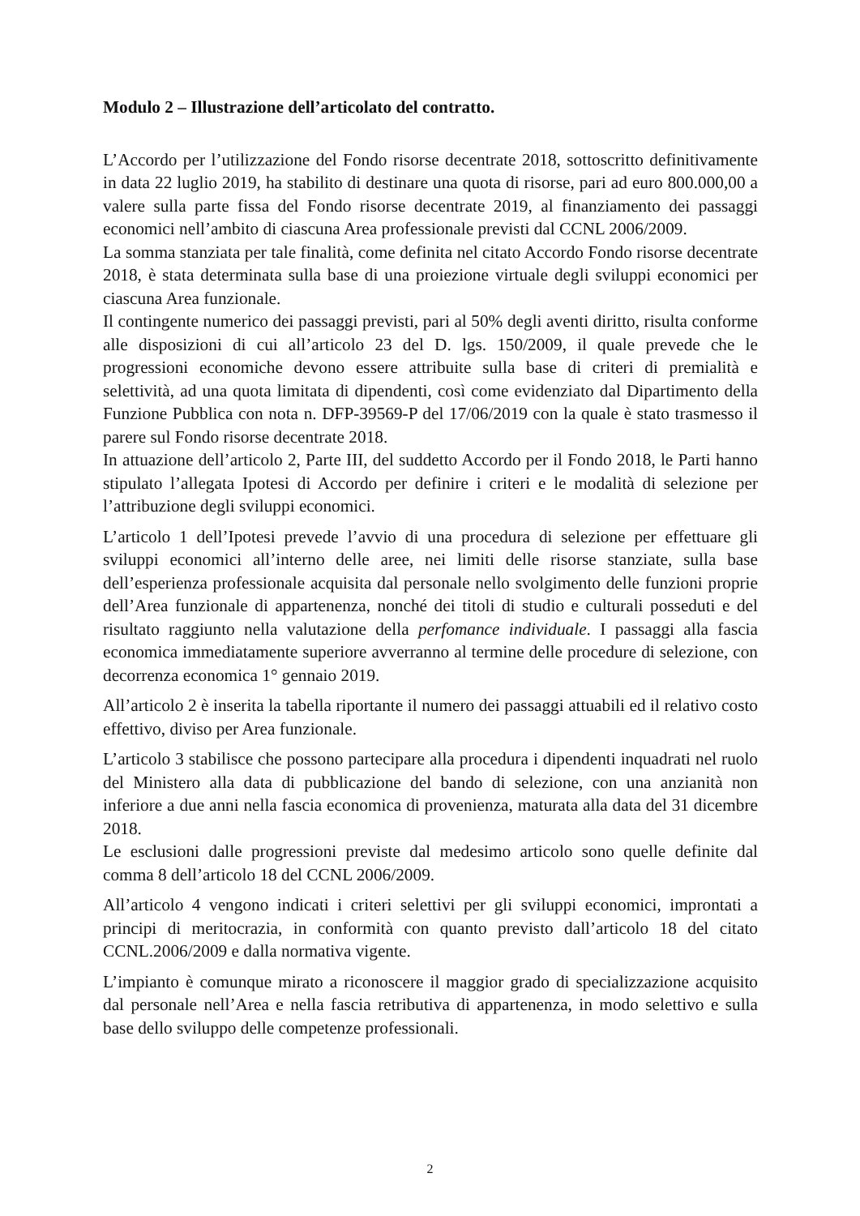Modulo 2 – Illustrazione dell’articolato del contratto.
L’Accordo per l’utilizzazione del Fondo risorse decentrate 2018, sottoscritto definitivamente in data 22 luglio 2019, ha stabilito di destinare una quota di risorse, pari ad euro 800.000,00 a valere sulla parte fissa del Fondo risorse decentrate 2019, al finanziamento dei passaggi economici nell’ambito di ciascuna Area professionale previsti dal CCNL 2006/2009.
La somma stanziata per tale finalità, come definita nel citato Accordo Fondo risorse decentrate 2018, è stata determinata sulla base di una proiezione virtuale degli sviluppi economici per ciascuna Area funzionale.
Il contingente numerico dei passaggi previsti, pari al 50% degli aventi diritto, risulta conforme alle disposizioni di cui all’articolo 23 del D. lgs. 150/2009, il quale prevede che le progressioni economiche devono essere attribuite sulla base di criteri di premialità e selettività, ad una quota limitata di dipendenti, così come evidenziato dal Dipartimento della Funzione Pubblica con nota n. DFP-39569-P del 17/06/2019 con la quale è stato trasmesso il parere sul Fondo risorse decentrate 2018.
In attuazione dell’articolo 2, Parte III, del suddetto Accordo per il Fondo 2018, le Parti hanno stipulato l’allegata Ipotesi di Accordo per definire i criteri e le modalità di selezione per l’attribuzione degli sviluppi economici.
L’articolo 1 dell’Ipotesi prevede l’avvio di una procedura di selezione per effettuare gli sviluppi economici all’interno delle aree, nei limiti delle risorse stanziate, sulla base dell’esperienza professionale acquisita dal personale nello svolgimento delle funzioni proprie dell’Area funzionale di appartenenza, nonché dei titoli di studio e culturali posseduti e del risultato raggiunto nella valutazione della perfomance individuale. I passaggi alla fascia economica immediatamente superiore avverranno al termine delle procedure di selezione, con decorrenza economica 1° gennaio 2019.
All’articolo 2 è inserita la tabella riportante il numero dei passaggi attuabili ed il relativo costo effettivo, diviso per Area funzionale.
L’articolo 3 stabilisce che possono partecipare alla procedura i dipendenti inquadrati nel ruolo del Ministero alla data di pubblicazione del bando di selezione, con una anzianità non inferiore a due anni nella fascia economica di provenienza, maturata alla data del 31 dicembre 2018.
Le esclusioni dalle progressioni previste dal medesimo articolo sono quelle definite dal comma 8 dell’articolo 18 del CCNL 2006/2009.
All’articolo 4 vengono indicati i criteri selettivi per gli sviluppi economici, improntati a principi di meritocrazia, in conformità con quanto previsto dall’articolo 18 del citato CCNL.2006/2009 e dalla normativa vigente.
L’impianto è comunque mirato a riconoscere il maggior grado di specializzazione acquisito dal personale nell’Area e nella fascia retributiva di appartenenza, in modo selettivo e sulla base dello sviluppo delle competenze professionali.
2